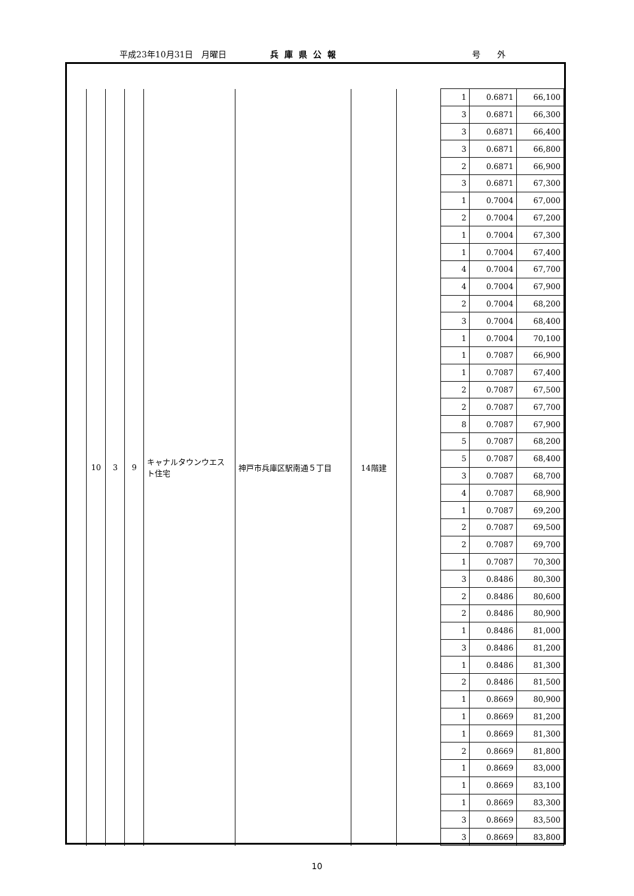平成23年10月31日　月曜日 兵庫県公報 号　　外
| 10 | 3 | 9 | キャナルタウンウエスト住宅 | 神戸市兵庫区駅南通５丁目 | 14階建 | | 1 | 0.6871 | 66,100 |
| | | | | | | | 3 | 0.6871 | 66,300 |
| | | | | | | | 3 | 0.6871 | 66,400 |
| | | | | | | | 3 | 0.6871 | 66,800 |
| | | | | | | | 2 | 0.6871 | 66,900 |
| | | | | | | | 3 | 0.6871 | 67,300 |
| | | | | | | | 1 | 0.7004 | 67,000 |
| | | | | | | | 2 | 0.7004 | 67,200 |
| | | | | | | | 1 | 0.7004 | 67,300 |
| | | | | | | | 1 | 0.7004 | 67,400 |
| | | | | | | | 4 | 0.7004 | 67,700 |
| | | | | | | | 4 | 0.7004 | 67,900 |
| | | | | | | | 2 | 0.7004 | 68,200 |
| | | | | | | | 3 | 0.7004 | 68,400 |
| | | | | | | | 1 | 0.7004 | 70,100 |
| | | | | | | | 1 | 0.7087 | 66,900 |
| | | | | | | | 1 | 0.7087 | 67,400 |
| | | | | | | | 2 | 0.7087 | 67,500 |
| | | | | | | | 2 | 0.7087 | 67,700 |
| | | | | | | | 8 | 0.7087 | 67,900 |
| | | | | | | | 5 | 0.7087 | 68,200 |
| | | | | | | | 5 | 0.7087 | 68,400 |
| | | | | | | | 3 | 0.7087 | 68,700 |
| | | | | | | | 4 | 0.7087 | 68,900 |
| | | | | | | | 1 | 0.7087 | 69,200 |
| | | | | | | | 2 | 0.7087 | 69,500 |
| | | | | | | | 2 | 0.7087 | 69,700 |
| | | | | | | | 1 | 0.7087 | 70,300 |
| | | | | | | | 3 | 0.8486 | 80,300 |
| | | | | | | | 2 | 0.8486 | 80,600 |
| | | | | | | | 2 | 0.8486 | 80,900 |
| | | | | | | | 1 | 0.8486 | 81,000 |
| | | | | | | | 3 | 0.8486 | 81,200 |
| | | | | | | | 1 | 0.8486 | 81,300 |
| | | | | | | | 2 | 0.8486 | 81,500 |
| | | | | | | | 1 | 0.8669 | 80,900 |
| | | | | | | | 1 | 0.8669 | 81,200 |
| | | | | | | | 1 | 0.8669 | 81,300 |
| | | | | | | | 2 | 0.8669 | 81,800 |
| | | | | | | | 1 | 0.8669 | 83,000 |
| | | | | | | | 1 | 0.8669 | 83,100 |
| | | | | | | | 1 | 0.8669 | 83,300 |
| | | | | | | | 3 | 0.8669 | 83,500 |
| | | | | | | | 3 | 0.8669 | 83,800 |
10